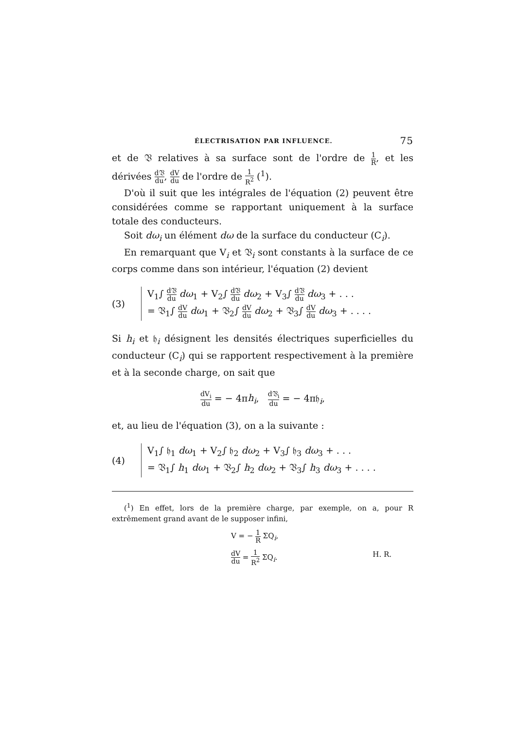ÉLECTRISATION PAR INFLUENCE. 75
et de 𝔙 relatives à sa surface sont de l'ordre de 1 R, et les dérivées d𝔙 du, dV du de l'ordre de 1 R<sup>2</sup> (<sup>1</sup>).
D'où il suit que les intégrales de l'équation (2) peuvent être considérées comme se rapportant uniquement à la surface totale des conducteurs.
Soit dω<sub>i</sub> un élément dω de la surface du conducteur (C<sub>i</sub>).
En remarquant que V<sub>i</sub> et 𝔙<sub>i</sub> sont constants à la surface de ce corps comme dans son intérieur, l'équation (2) devient
(3)
V<sub>1</sub>∫ d𝔙 du dω<sub>1</sub> + V<sub>2</sub>∫ d𝔙 du dω<sub>2</sub> + V<sub>3</sub>∫ d𝔙 du dω<sub>3</sub> + . . .
= 𝔙<sub>1</sub>∫ dV du dω<sub>1</sub> + 𝔙<sub>2</sub>∫ dV du dω<sub>2</sub> + 𝔙<sub>3</sub>∫ dV du dω<sub>3</sub> + . . . .
Si h<sub>i</sub> et 𝔥<sub>i</sub> désignent les densités électriques superficielles du conducteur (C<sub>i</sub>) qui se rapportent respectivement à la première et à la seconde charge, on sait que
dV<sub>i</sub> du = − 4πh<sub>i</sub>, d𝔙<sub>i</sub> du = − 4π𝔥<sub>i</sub>,
et, au lieu de l'équation (3), on a la suivante :
(4)
V<sub>1</sub>∫ 𝔥<sub>1</sub> dω<sub>1</sub> + V<sub>2</sub>∫ 𝔥<sub>2</sub> dω<sub>2</sub> + V<sub>3</sub>∫ 𝔥<sub>3</sub> dω<sub>3</sub> + . . .
= 𝔙<sub>1</sub>∫ h<sub>1</sub> dω<sub>1</sub> + 𝔙<sub>2</sub>∫ h<sub>2</sub> dω<sub>2</sub> + 𝔙<sub>3</sub>∫ h<sub>3</sub> dω<sub>3</sub> + . . . .
(<sup>1</sup>) En effet, lors de la première charge, par exemple, on a, pour R extrêmement grand avant de le supposer infini,
V = − 1 R ΣQ<sub>i</sub>,
dV du = 1 R<sup>2</sup> ΣQ<sub>i</sub>. H. R.